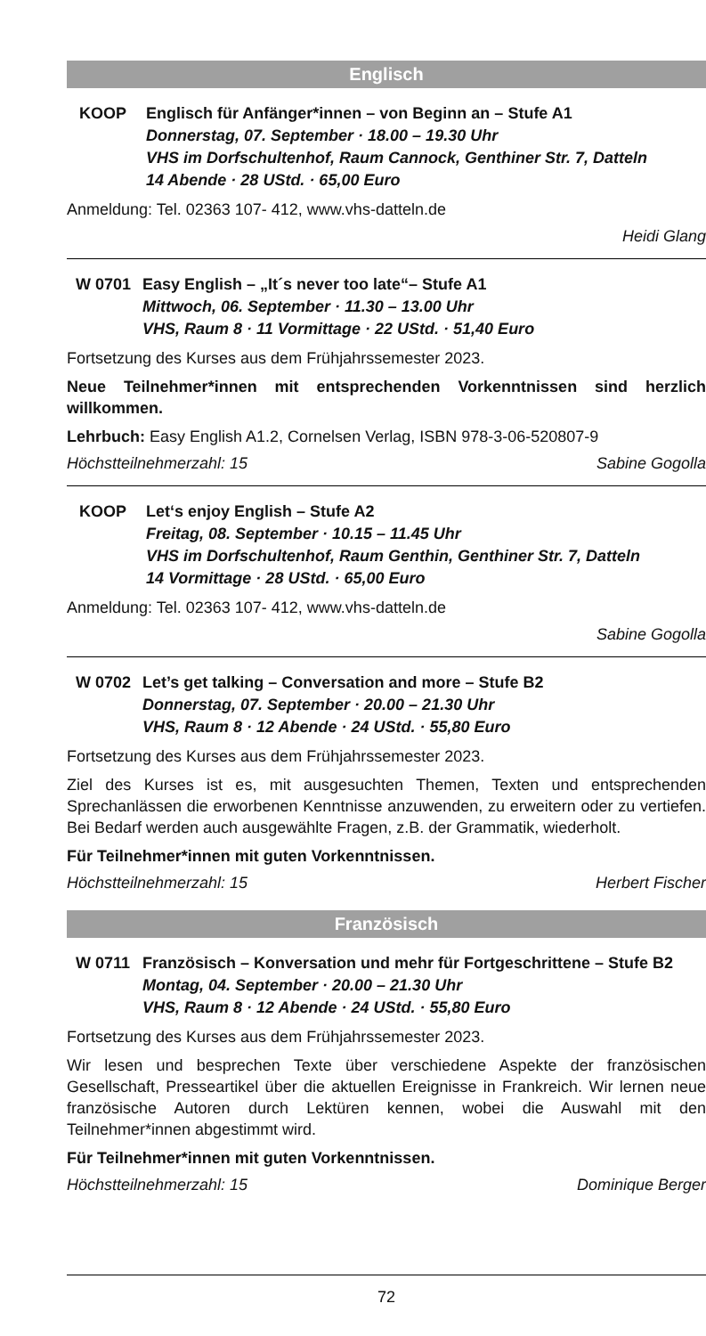Englisch
KOOP Englisch für Anfänger*innen – von Beginn an – Stufe A1
Donnerstag, 07. September · 18.00 – 19.30 Uhr
VHS im Dorfschultenhof, Raum Cannock, Genthiner Str. 7, Datteln
14 Abende · 28 UStd. · 65,00 Euro
Anmeldung: Tel. 02363 107- 412, www.vhs-datteln.de
Heidi Glang
W 0701 Easy English – „It´s never too late“– Stufe A1
Mittwoch, 06. September · 11.30 – 13.00 Uhr
VHS, Raum 8 · 11 Vormittage · 22 UStd. · 51,40 Euro
Fortsetzung des Kurses aus dem Frühjahrssemester 2023.
Neue Teilnehmer*innen mit entsprechenden Vorkenntnissen sind herzlich willkommen.
Lehrbuch: Easy English A1.2, Cornelsen Verlag, ISBN 978-3-06-520807-9
Höchstteilnehmerzahl: 15 Sabine Gogolla
KOOP Let‘s enjoy English – Stufe A2
Freitag, 08. September · 10.15 – 11.45 Uhr
VHS im Dorfschultenhof, Raum Genthin, Genthiner Str. 7, Datteln
14 Vormittage · 28 UStd. · 65,00 Euro
Anmeldung: Tel. 02363 107- 412, www.vhs-datteln.de
Sabine Gogolla
W 0702 Let’s get talking – Conversation and more – Stufe B2
Donnerstag, 07. September · 20.00 – 21.30 Uhr
VHS, Raum 8 · 12 Abende · 24 UStd. · 55,80 Euro
Fortsetzung des Kurses aus dem Frühjahrssemester 2023.
Ziel des Kurses ist es, mit ausgesuchten Themen, Texten und entsprechenden Sprechanlässen die erworbenen Kenntnisse anzuwenden, zu erweitern oder zu vertiefen. Bei Bedarf werden auch ausgewählte Fragen, z.B. der Grammatik, wiederholt.
Für Teilnehmer*innen mit guten Vorkenntnissen.
Höchstteilnehmerzahl: 15 Herbert Fischer
Französisch
W 0711 Französisch – Konversation und mehr für Fortgeschrittene – Stufe B2
Montag, 04. September · 20.00 – 21.30 Uhr
VHS, Raum 8 · 12 Abende · 24 UStd. · 55,80 Euro
Fortsetzung des Kurses aus dem Frühjahrssemester 2023.
Wir lesen und besprechen Texte über verschiedene Aspekte der französischen Gesellschaft, Presseartikel über die aktuellen Ereignisse in Frankreich. Wir lernen neue französische Autoren durch Lektüren kennen, wobei die Auswahl mit den Teilnehmer*innen abgestimmt wird.
Für Teilnehmer*innen mit guten Vorkenntnissen.
Höchstteilnehmerzahl: 15 Dominique Berger
72